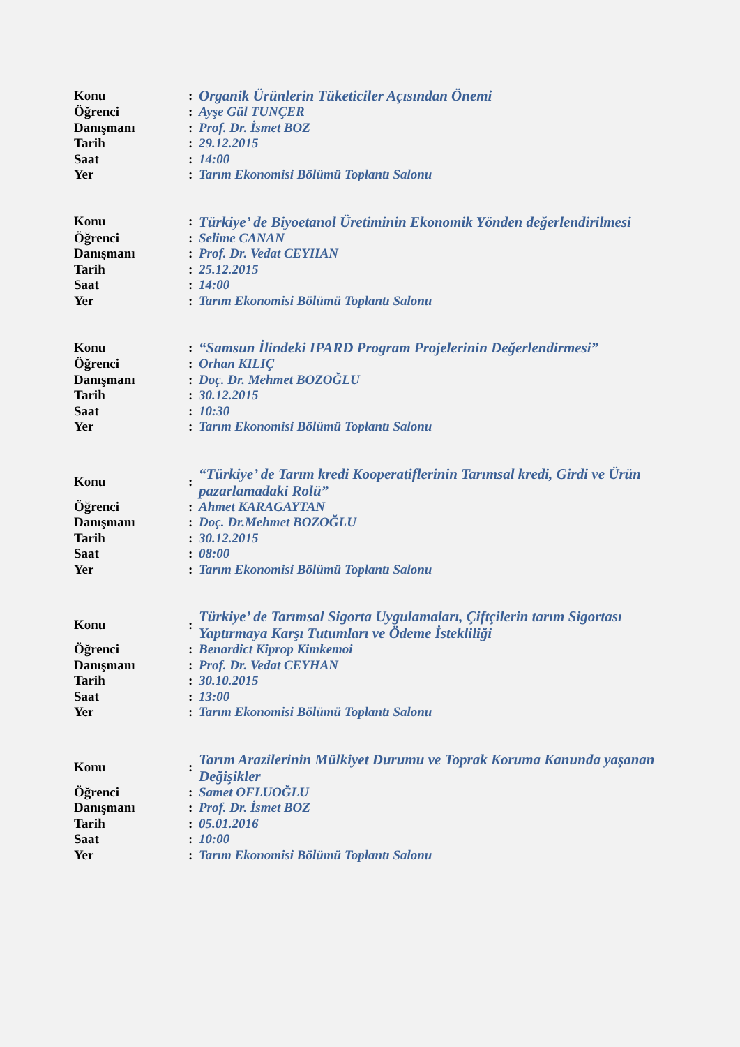| Konu | : | Organik Ürünlerin Tüketiciler Açısından Önemi |
| Öğrenci | : | Ayşe Gül TUNÇER |
| Danışmanı | : | Prof. Dr. İsmet BOZ |
| Tarih | : | 29.12.2015 |
| Saat | : | 14:00 |
| Yer | : | Tarım Ekonomisi Bölümü Toplantı Salonu |
| Konu | : | Türkiye’ de Biyoetanol Üretiminin Ekonomik Yönden değerlendirilmesi |
| Öğrenci | : | Selime CANAN |
| Danışmanı | : | Prof. Dr. Vedat CEYHAN |
| Tarih | : | 25.12.2015 |
| Saat | : | 14:00 |
| Yer | : | Tarım Ekonomisi Bölümü Toplantı Salonu |
| Konu | : | “Samsun İlindeki IPARD Program Projelerinin Değerlendirmesi” |
| Öğrenci | : | Orhan KILIÇ |
| Danışmanı | : | Doç. Dr. Mehmet BOZOĞLU |
| Tarih | : | 30.12.2015 |
| Saat | : | 10:30 |
| Yer | : | Tarım Ekonomisi Bölümü Toplantı Salonu |
| Konu | : | “Türkiye’ de Tarım kredi Kooperatiflerinin Tarımsal kredi, Girdi ve Ürün pazarlamadaki Rolü” |
| Öğrenci | : | Ahmet KARAGAYTAN |
| Danışmanı | : | Doç. Dr.Mehmet BOZOĞLU |
| Tarih | : | 30.12.2015 |
| Saat | : | 08:00 |
| Yer | : | Tarım Ekonomisi Bölümü Toplantı Salonu |
| Konu | : | Türkiye’ de Tarımsal Sigorta Uygulamaları, Çiftçilerin tarım Sigortası Yaptırmaya Karşı Tutumları ve Ödeme İstekliliği |
| Öğrenci | : | Benardict Kiprop Kimkemoi |
| Danışmanı | : | Prof. Dr. Vedat CEYHAN |
| Tarih | : | 30.10.2015 |
| Saat | : | 13:00 |
| Yer | : | Tarım Ekonomisi Bölümü Toplantı Salonu |
| Konu | : | Tarım Arazilerinin Mülkiyet Durumu ve Toprak Koruma Kanunda yaşanan Değişikler |
| Öğrenci | : | Samet OFLUOĞLU |
| Danışmanı | : | Prof. Dr. İsmet BOZ |
| Tarih | : | 05.01.2016 |
| Saat | : | 10:00 |
| Yer | : | Tarım Ekonomisi Bölümü Toplantı Salonu |